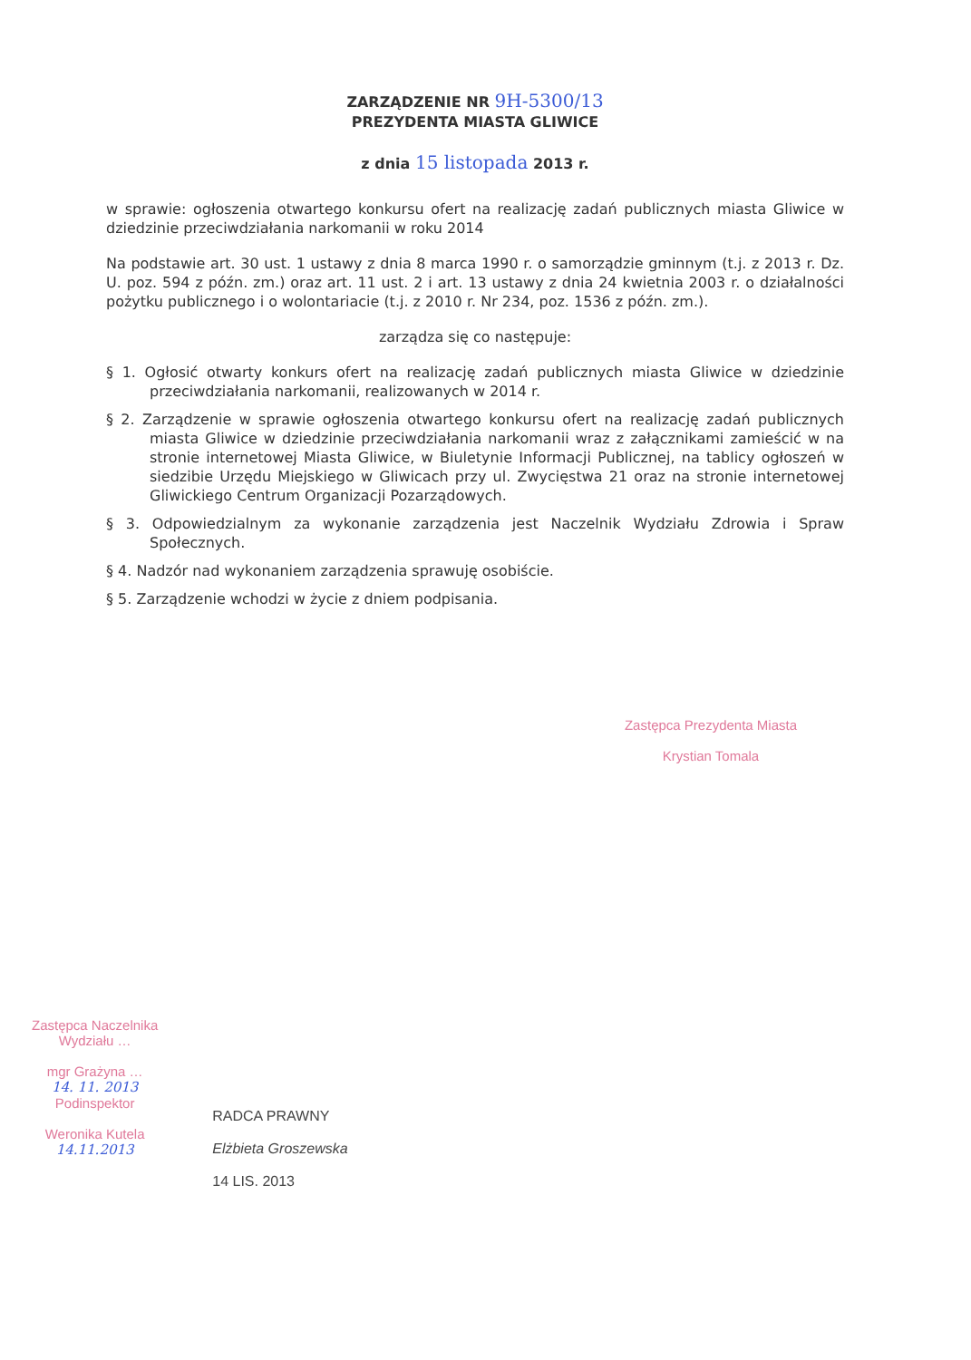ZARZĄDZENIE NR 9H-5300/13
PREZYDENTA MIASTA GLIWICE
z dnia 15 listopada 2013 r.
w sprawie: ogłoszenia otwartego konkursu ofert na realizację zadań publicznych miasta Gliwice w dziedzinie przeciwdziałania narkomanii w roku 2014
Na podstawie art. 30 ust. 1 ustawy z dnia 8 marca 1990 r. o samorządzie gminnym (t.j. z 2013 r. Dz. U. poz. 594 z późn. zm.) oraz art. 11 ust. 2 i art. 13 ustawy z dnia 24 kwietnia 2003 r. o działalności pożytku publicznego i o wolontariacie (t.j. z 2010 r. Nr 234, poz. 1536 z późn. zm.).
zarządza się co następuje:
§ 1. Ogłosić otwarty konkurs ofert na realizację zadań publicznych miasta Gliwice w dziedzinie przeciwdziałania narkomanii, realizowanych w 2014 r.
§ 2. Zarządzenie w sprawie ogłoszenia otwartego konkursu ofert na realizację zadań publicznych miasta Gliwice w dziedzinie przeciwdziałania narkomanii wraz z załącznikami zamieścić w na stronie internetowej Miasta Gliwice, w Biuletynie Informacji Publicznej, na tablicy ogłoszeń w siedzibie Urzędu Miejskiego w Gliwicach przy ul. Zwycięstwa 21 oraz na stronie internetowej Gliwickiego Centrum Organizacji Pozarządowych.
§ 3. Odpowiedzialnym za wykonanie zarządzenia jest Naczelnik Wydziału Zdrowia i Spraw Społecznych.
§ 4. Nadzór nad wykonaniem zarządzenia sprawuję osobiście.
§ 5. Zarządzenie wchodzi w życie z dniem podpisania.
Zastępca Prezydenta Miasta
Krystian Tomala
Zastępca Naczelnika
Wydziału …
mgr Grażyna …
14. 11. 2013
Podinspektor
Weronika Kutela
14.11.2013
RADCA PRAWNY
Elżbieta Groszewska
14 LIS. 2013